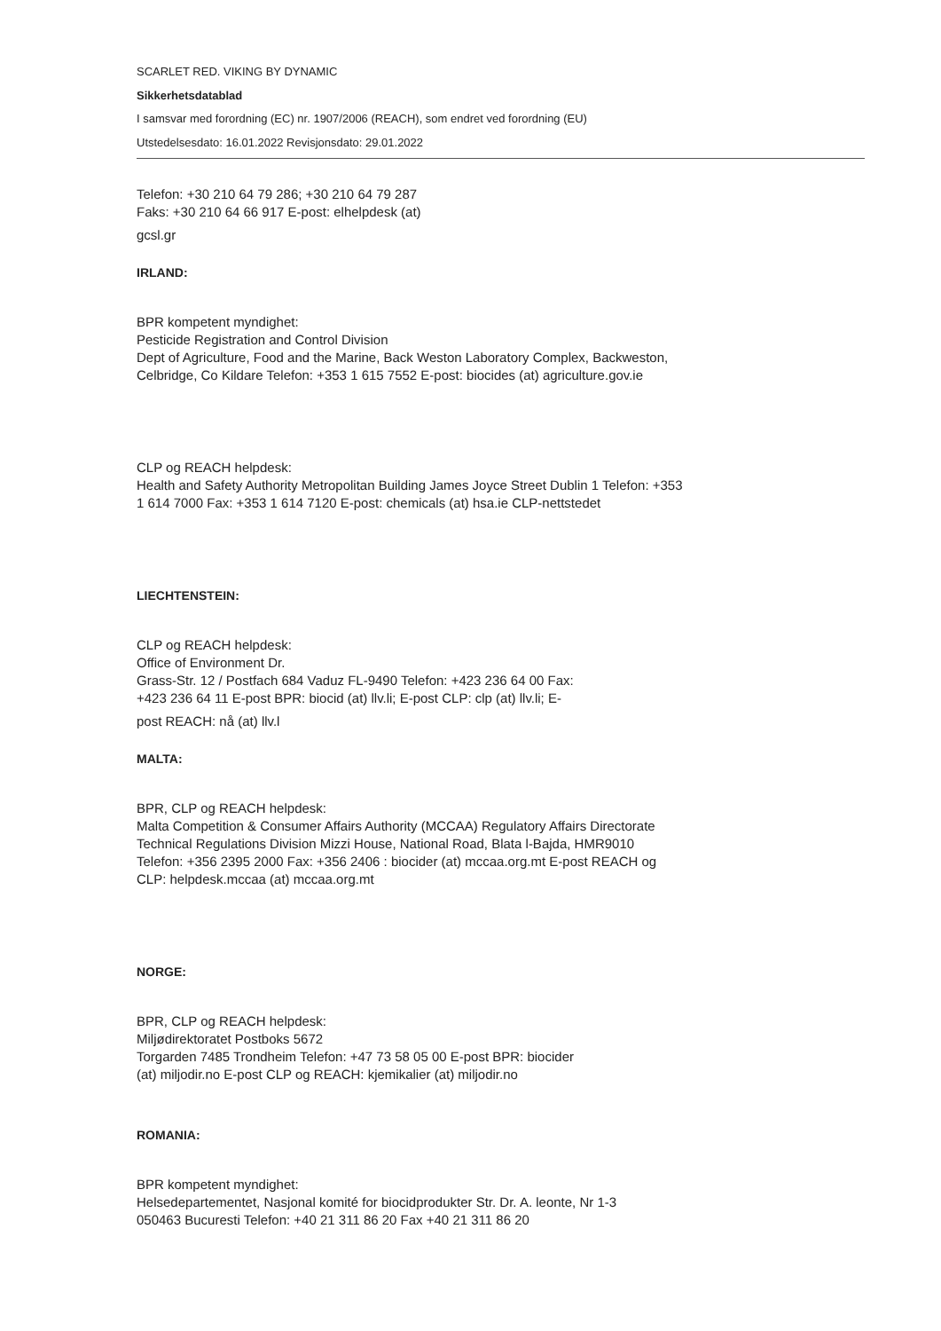SCARLET RED. VIKING BY DYNAMIC
Sikkerhetsdatablad
I samsvar med forordning (EC) nr. 1907/2006 (REACH), som endret ved forordning (EU)
Utstedelsesdato: 16.01.2022 Revisjonsdato: 29.01.2022
Telefon: +30 210 64 79 286; +30 210 64 79 287
Faks: +30 210 64 66 917 E-post: elhelpdesk (at)
gcsl.gr
IRLAND:
BPR kompetent myndighet:
Pesticide Registration and Control Division
Dept of Agriculture, Food and the Marine, Back Weston Laboratory Complex, Backweston,
Celbridge, Co Kildare Telefon: +353 1 615 7552 E-post: biocides (at) agriculture.gov.ie
CLP og REACH helpdesk:
Health and Safety Authority Metropolitan Building James Joyce Street Dublin 1 Telefon: +353
1 614 7000 Fax: +353 1 614 7120 E-post: chemicals (at) hsa.ie CLP-nettstedet
LIECHTENSTEIN:
CLP og REACH helpdesk:
Office of Environment Dr.
Grass-Str. 12 / Postfach 684 Vaduz FL-9490 Telefon: +423 236 64 00 Fax:
+423 236 64 11 E-post BPR: biocid (at) llv.li; E-post CLP: clp (at) llv.li; E-
post REACH: nå (at) llv.l
MALTA:
BPR, CLP og REACH helpdesk:
Malta Competition & Consumer Affairs Authority (MCCAA) Regulatory Affairs Directorate
Technical Regulations Division Mizzi House, National Road, Blata l-Bajda, HMR9010
Telefon: +356 2395 2000 Fax: +356 2406 : biocider (at) mccaa.org.mt E-post REACH og
CLP: helpdesk.mccaa (at) mccaa.org.mt
NORGE:
BPR, CLP og REACH helpdesk:
Miljødirektoratet Postboks 5672
Torgarden 7485 Trondheim Telefon: +47 73 58 05 00 E-post BPR: biocider
(at) miljodir.no E-post CLP og REACH: kjemikalier (at) miljodir.no
ROMANIA:
BPR kompetent myndighet:
Helsedepartementet, Nasjonal komité for biocidprodukter Str. Dr. A. leonte, Nr 1-3
050463 Bucuresti Telefon: +40 21 311 86 20 Fax +40 21 311 86 20